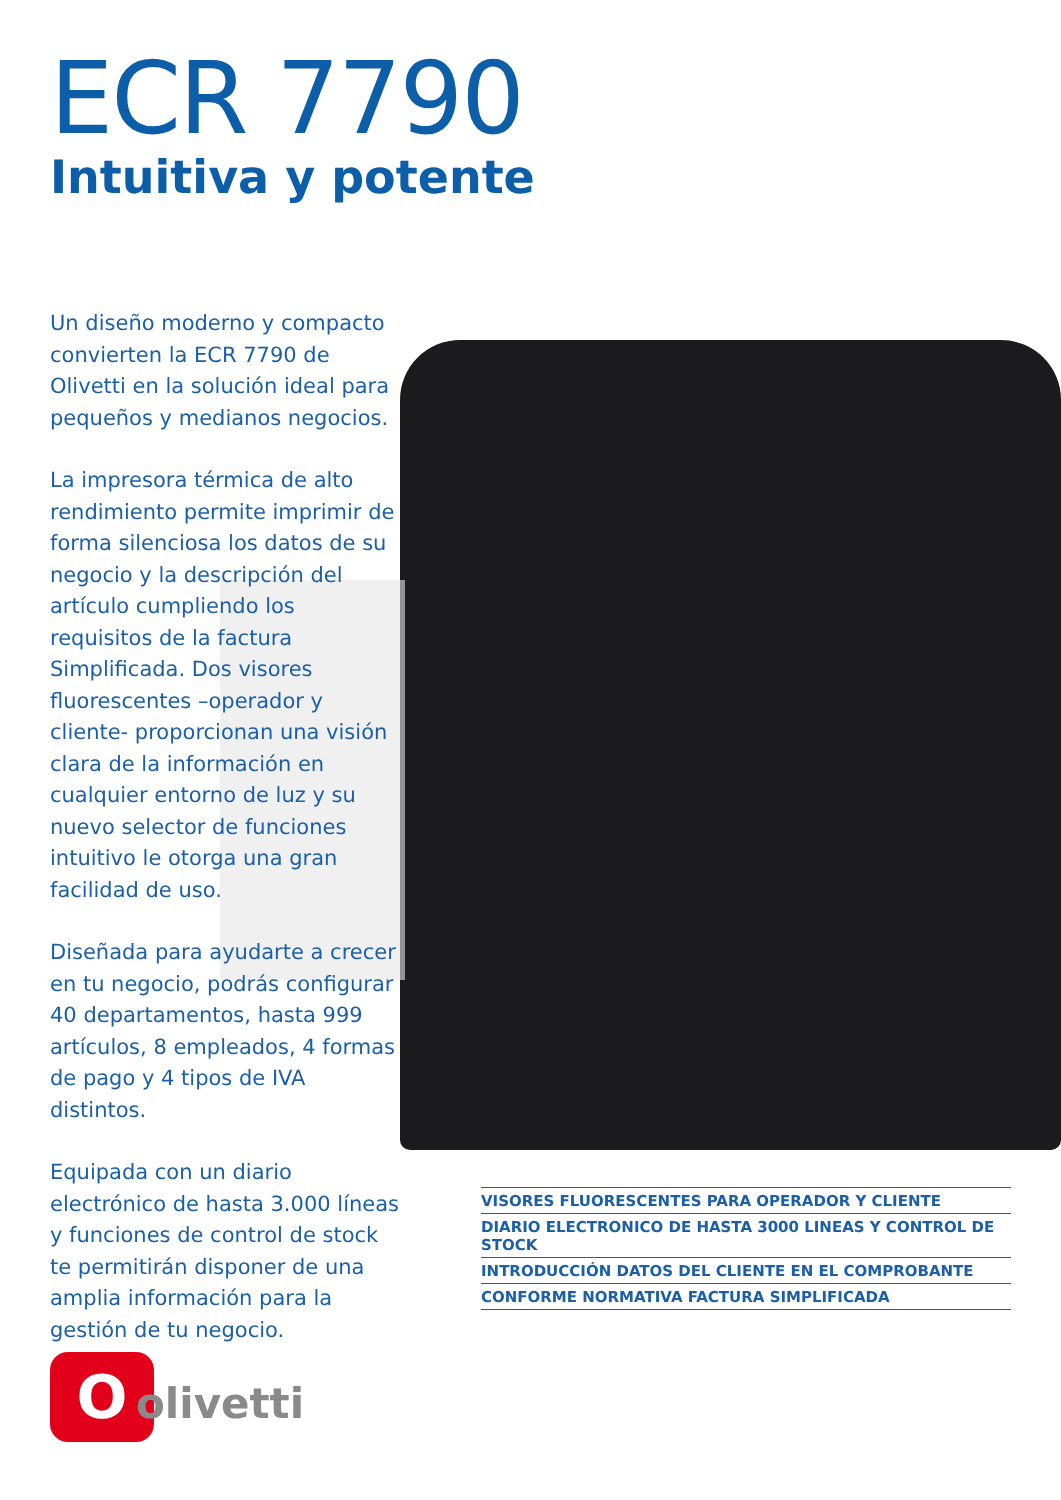ECR 7790
Intuitiva y potente
Un diseño moderno y compacto convierten la ECR 7790 de Olivetti en la solución ideal para pequeños y medianos negocios.
La impresora térmica de alto rendimiento permite imprimir de forma silenciosa los datos de su negocio y la descripción del artículo cumpliendo los requisitos de la factura Simplificada. Dos visores fluorescentes –operador y cliente- proporcionan una visión clara de la información en cualquier entorno de luz y su nuevo selector de funciones intuitivo le otorga una gran facilidad de uso.
Diseñada para ayudarte a crecer en tu negocio, podrás configurar 40 departamentos, hasta 999 artículos, 8 empleados, 4 formas de pago y 4 tipos de IVA distintos.
Equipada con un diario electrónico de hasta 3.000 líneas y funciones de control de stock te permitirán disponer de una amplia información para la gestión de tu negocio.
VISORES FLUORESCENTES PARA OPERADOR Y CLIENTE
DIARIO ELECTRONICO DE HASTA 3000 LINEAS Y CONTROL DE STOCK
INTRODUCCIÓN DATOS DEL CLIENTE EN EL COMPROBANTE
CONFORME NORMATIVA FACTURA SIMPLIFICADA
O
olivetti